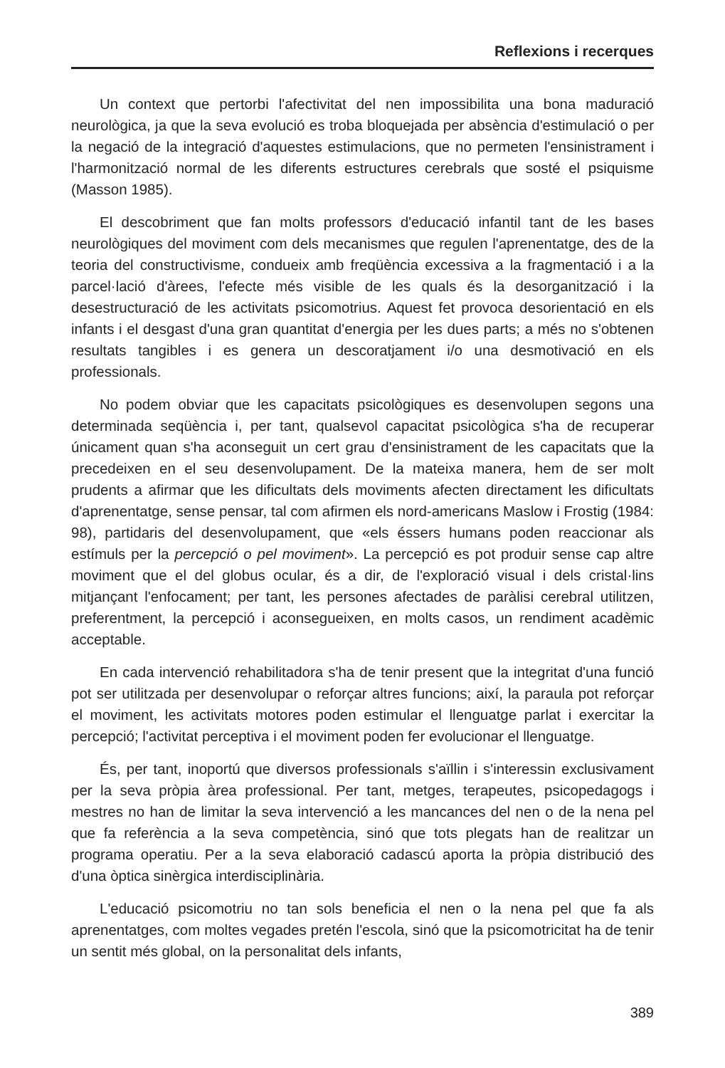Reflexions i recerques
Un context que pertorbi l'afectivitat del nen impossibilita una bona maduració neurològica, ja que la seva evolució es troba bloquejada per absència d'estimulació o per la negació de la integració d'aquestes estimulacions, que no permeten l'ensinistrament i l'harmonització normal de les diferents estructures cerebrals que sosté el psiquisme (Masson 1985).
El descobriment que fan molts professors d'educació infantil tant de les bases neurològiques del moviment com dels mecanismes que regulen l'aprenentatge, des de la teoria del constructivisme, condueix amb freqüència excessiva a la fragmentació i a la parcel·lació d'àrees, l'efecte més visible de les quals és la desorganització i la desestructuració de les activitats psicomotrius. Aquest fet provoca desorientació en els infants i el desgast d'una gran quantitat d'energia per les dues parts; a més no s'obtenen resultats tangibles i es genera un descoratjament i/o una desmotivació en els professionals.
No podem obviar que les capacitats psicològiques es desenvolupen segons una determinada seqüència i, per tant, qualsevol capacitat psicològica s'ha de recuperar únicament quan s'ha aconseguit un cert grau d'ensinistrament de les capacitats que la precedeixen en el seu desenvolupament. De la mateixa manera, hem de ser molt prudents a afirmar que les dificultats dels moviments afecten directament les dificultats d'aprenentatge, sense pensar, tal com afirmen els nord-americans Maslow i Frostig (1984: 98), partidaris del desenvolupament, que «els éssers humans poden reaccionar als estímuls per la percepció o pel moviment». La percepció es pot produir sense cap altre moviment que el del globus ocular, és a dir, de l'exploració visual i dels cristal·lins mitjançant l'enfocament; per tant, les persones afectades de paràlisi cerebral utilitzen, preferentment, la percepció i aconsegueixen, en molts casos, un rendiment acadèmic acceptable.
En cada intervenció rehabilitadora s'ha de tenir present que la integritat d'una funció pot ser utilitzada per desenvolupar o reforçar altres funcions; així, la paraula pot reforçar el moviment, les activitats motores poden estimular el llenguatge parlat i exercitar la percepció; l'activitat perceptiva i el moviment poden fer evolucionar el llenguatge.
És, per tant, inoportú que diversos professionals s'aïllin i s'interessin exclusivament per la seva pròpia àrea professional. Per tant, metges, terapeutes, psicopedagogs i mestres no han de limitar la seva intervenció a les mancances del nen o de la nena pel que fa referència a la seva competència, sinó que tots plegats han de realitzar un programa operatiu. Per a la seva elaboració cadascú aporta la pròpia distribució des d'una òptica sinèrgica interdisciplinària.
L'educació psicomotriu no tan sols beneficia el nen o la nena pel que fa als aprenentatges, com moltes vegades pretén l'escola, sinó que la psicomotricitat ha de tenir un sentit més global, on la personalitat dels infants,
389